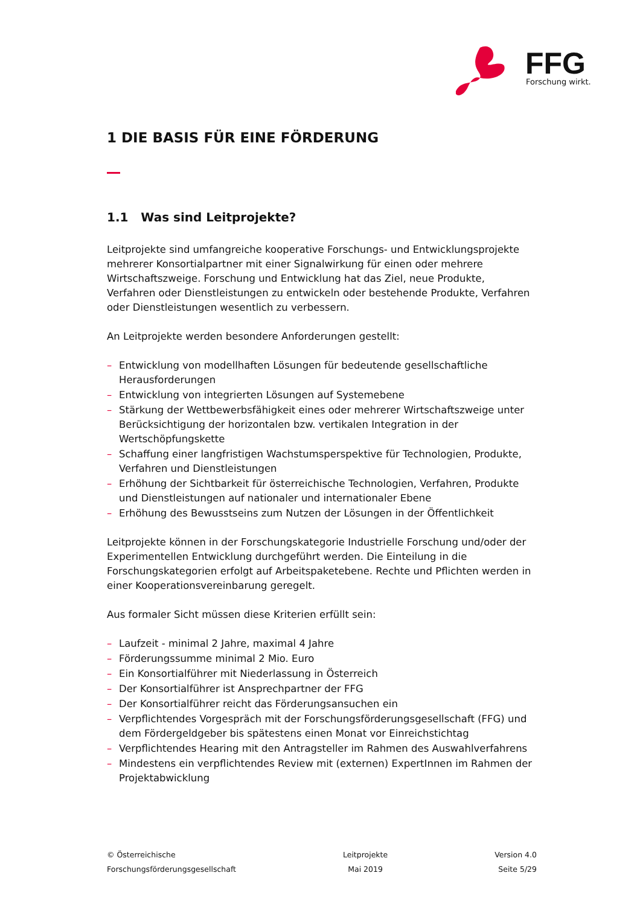FFG
Forschung wirkt.
1 DIE BASIS FÜR EINE FÖRDERUNG
1.1 Was sind Leitprojekte?
Leitprojekte sind umfangreiche kooperative Forschungs- und Entwicklungsprojekte mehrerer Konsortialpartner mit einer Signalwirkung für einen oder mehrere Wirtschaftszweige. Forschung und Entwicklung hat das Ziel, neue Produkte, Verfahren oder Dienstleistungen zu entwickeln oder bestehende Produkte, Verfahren oder Dienstleistungen wesentlich zu verbessern.
An Leitprojekte werden besondere Anforderungen gestellt:
– Entwicklung von modellhaften Lösungen für bedeutende gesellschaftliche Herausforderungen
– Entwicklung von integrierten Lösungen auf Systemebene
– Stärkung der Wettbewerbsfähigkeit eines oder mehrerer Wirtschaftszweige unter Berücksichtigung der horizontalen bzw. vertikalen Integration in der Wertschöpfungskette
– Schaffung einer langfristigen Wachstumsperspektive für Technologien, Produkte, Verfahren und Dienstleistungen
– Erhöhung der Sichtbarkeit für österreichische Technologien, Verfahren, Produkte und Dienstleistungen auf nationaler und internationaler Ebene
– Erhöhung des Bewusstseins zum Nutzen der Lösungen in der Öffentlichkeit
Leitprojekte können in der Forschungskategorie Industrielle Forschung und/oder der Experimentellen Entwicklung durchgeführt werden. Die Einteilung in die Forschungskategorien erfolgt auf Arbeitspaketebene. Rechte und Pflichten werden in einer Kooperationsvereinbarung geregelt.
Aus formaler Sicht müssen diese Kriterien erfüllt sein:
– Laufzeit - minimal 2 Jahre, maximal 4 Jahre
– Förderungssumme minimal 2 Mio. Euro
– Ein Konsortialführer mit Niederlassung in Österreich
– Der Konsortialführer ist Ansprechpartner der FFG
– Der Konsortialführer reicht das Förderungsansuchen ein
– Verpflichtendes Vorgespräch mit der Forschungsförderungsgesellschaft (FFG) und dem Fördergeldgeber bis spätestens einen Monat vor Einreichstichtag
– Verpflichtendes Hearing mit den Antragsteller im Rahmen des Auswahlverfahrens
– Mindestens ein verpflichtendes Review mit (externen) ExpertInnen im Rahmen der Projektabwicklung
© Österreichische
Forschungsförderungsgesellschaft
Leitprojekte
Mai 2019
Version 4.0
Seite 5/29